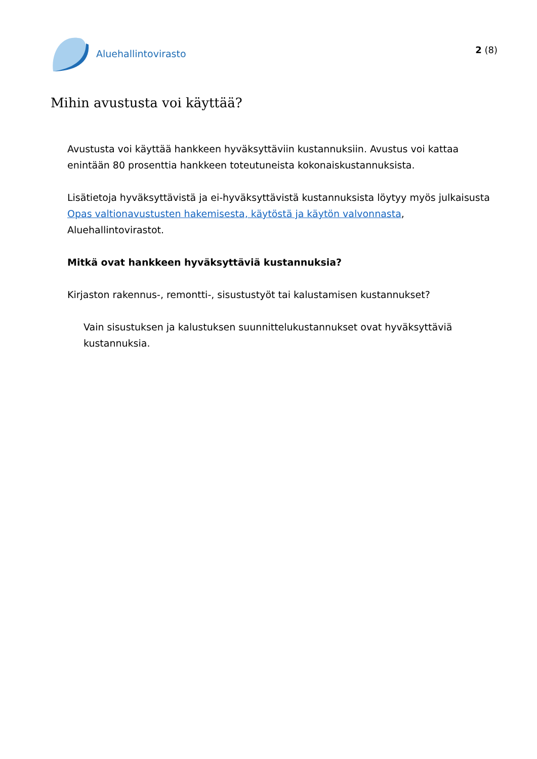Aluehallintovirasto
2 (8)
Mihin avustusta voi käyttää?
Avustusta voi käyttää hankkeen hyväksyttäviin kustannuksiin. Avustus voi kattaa enintään 80 prosenttia hankkeen toteutuneista kokonaiskustannuksista.
Lisätietoja hyväksyttävistä ja ei-hyväksyttävistä kustannuksista löytyy myös julkaisusta Opas valtionavustusten hakemisesta, käytöstä ja käytön valvonnasta, Aluehallintovirastot.
Mitkä ovat hankkeen hyväksyttäviä kustannuksia?
Kirjaston rakennus-, remontti-, sisustustyöt tai kalustamisen kustannukset?
Vain sisustuksen ja kalustuksen suunnittelukustannukset ovat hyväksyttäviä kustannuksia.